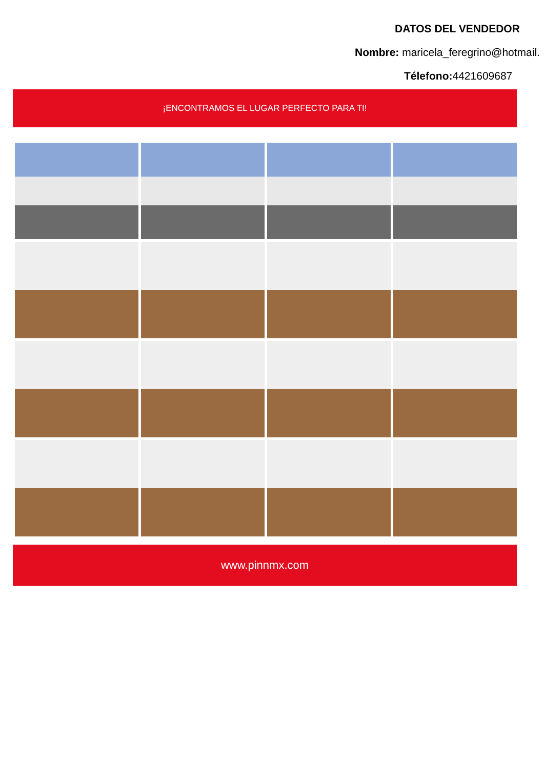DATOS DEL VENDEDOR
Nombre: maricela_feregrino@hotmail.
Télefono: 4421609687
¡ENCONTRAMOS EL LUGAR PERFECTO PARA TI!
www.pinnmx.com